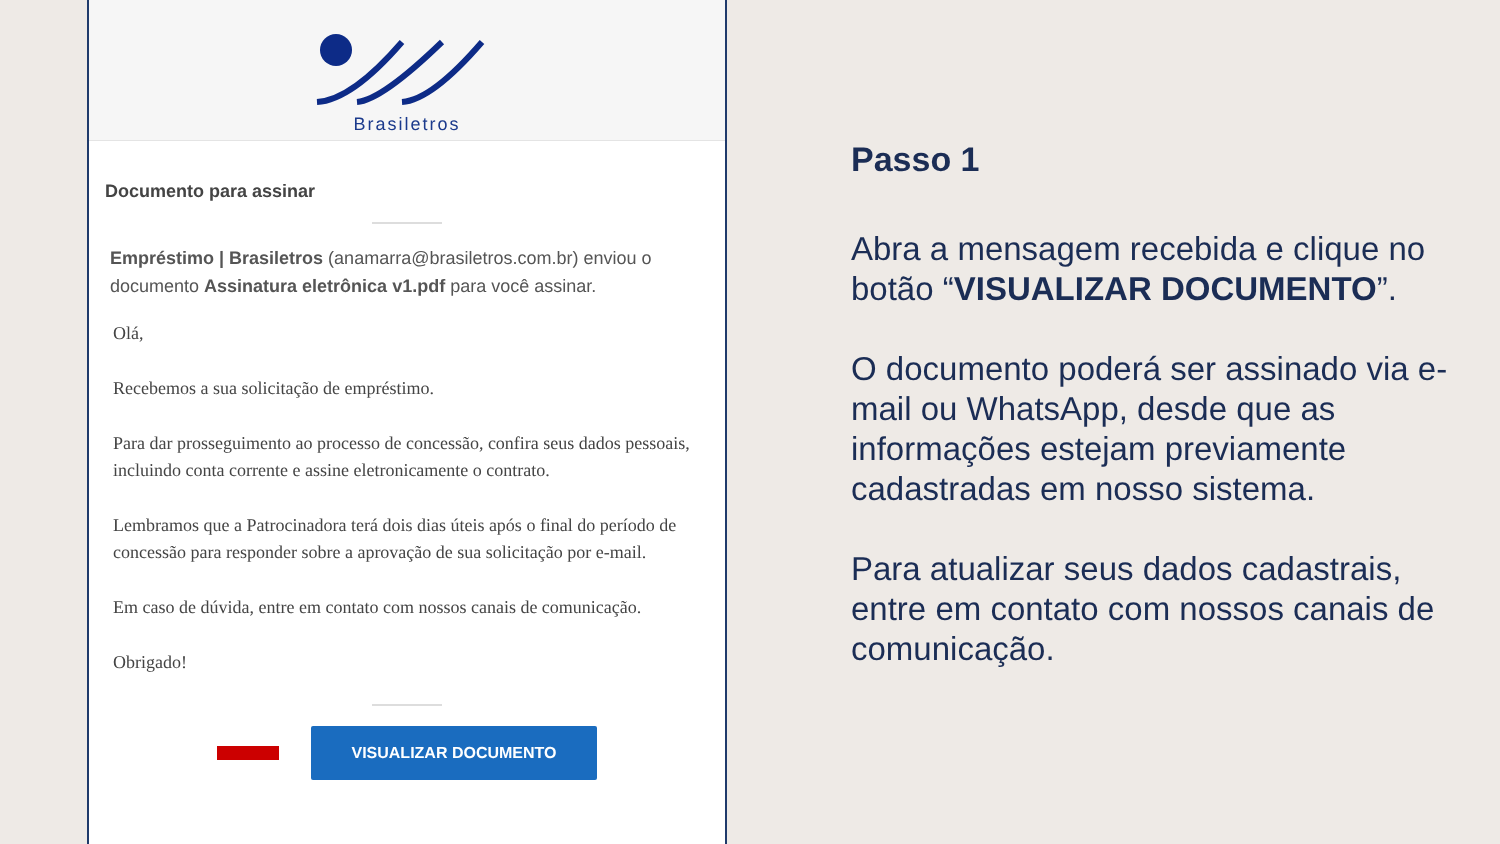Brasiletros
Documento para assinar
Empréstimo | Brasiletros (anamarra@brasiletros.com.br) enviou o documento Assinatura eletrônica v1.pdf para você assinar.
Olá,
Recebemos a sua solicitação de empréstimo.
Para dar prosseguimento ao processo de concessão, confira seus dados pessoais, incluindo conta corrente e assine eletronicamente o contrato.
Lembramos que a Patrocinadora terá dois dias úteis após o final do período de concessão para responder sobre a aprovação de sua solicitação por e-mail.
Em caso de dúvida, entre em contato com nossos canais de comunicação.
Obrigado!
VISUALIZAR DOCUMENTO
Passo 1
Abra a mensagem recebida e clique no botão “VISUALIZAR DOCUMENTO”.
O documento poderá ser assinado via e-mail ou WhatsApp, desde que as informações estejam previamente cadastradas em nosso sistema.
Para atualizar seus dados cadastrais, entre em contato com nossos canais de comunicação.